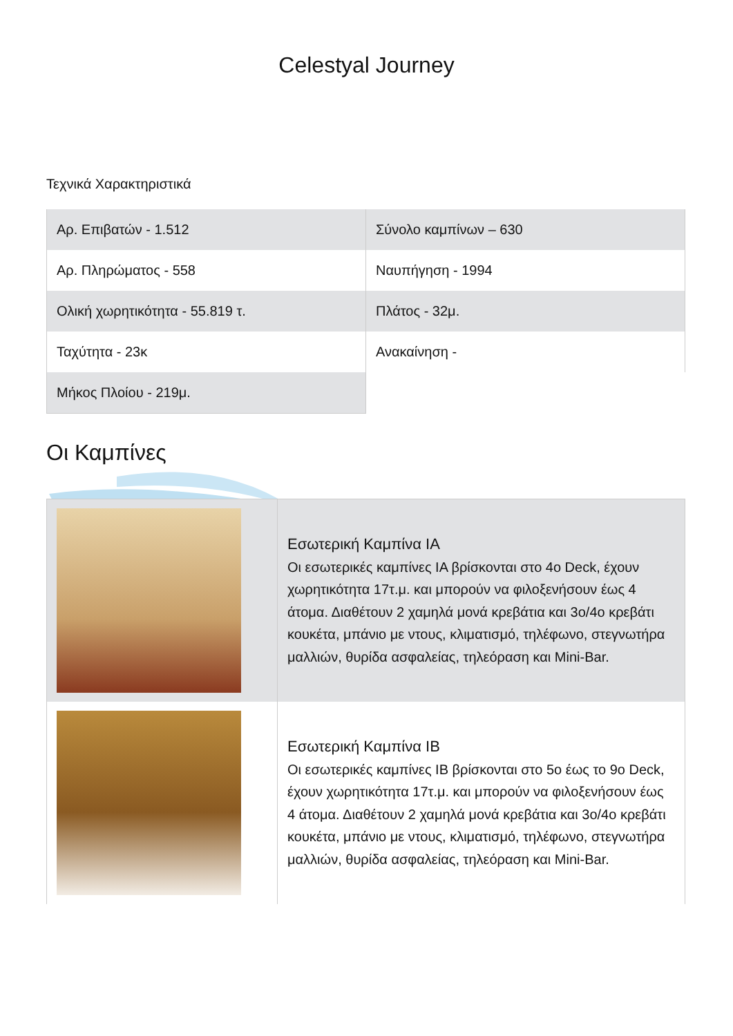Celestyal Journey
Τεχνικά Χαρακτηριστικά
| Αρ. Επιβατών - 1.512 | Σύνολο καμπίνων – 630 |
| Αρ. Πληρώματος - 558 | Ναυπήγηση - 1994 |
| Ολική χωρητικότητα - 55.819 τ. | Πλάτος - 32μ. |
| Ταχύτητα - 23κ | Ανακαίνηση - |
| Μήκος Πλοίου - 219μ. | |
Οι Καμπίνες
| | Εσωτερική Καμπίνα ΙΑ Οι εσωτερικές καμπίνες ΙΑ βρίσκονται στο 4ο Deck, έχουν χωρητικότητα 17τ.μ. και μπορούν να φιλοξενήσουν έως 4 άτομα. Διαθέτουν 2 χαμηλά μονά κρεβάτια και 3ο/4ο κρεβάτι κουκέτα, μπάνιο με ντους, κλιματισμό, τηλέφωνο, στεγνωτήρα μαλλιών, θυρίδα ασφαλείας, τηλεόραση και Mini-Bar. |
| | Εσωτερική Καμπίνα ΙΒ Οι εσωτερικές καμπίνες ΙΒ βρίσκονται στο 5ο έως το 9ο Deck, έχουν χωρητικότητα 17τ.μ. και μπορούν να φιλοξενήσουν έως 4 άτομα. Διαθέτουν 2 χαμηλά μονά κρεβάτια και 3ο/4ο κρεβάτι κουκέτα, μπάνιο με ντους, κλιματισμό, τηλέφωνο, στεγνωτήρα μαλλιών, θυρίδα ασφαλείας, τηλεόραση και Mini-Bar. |